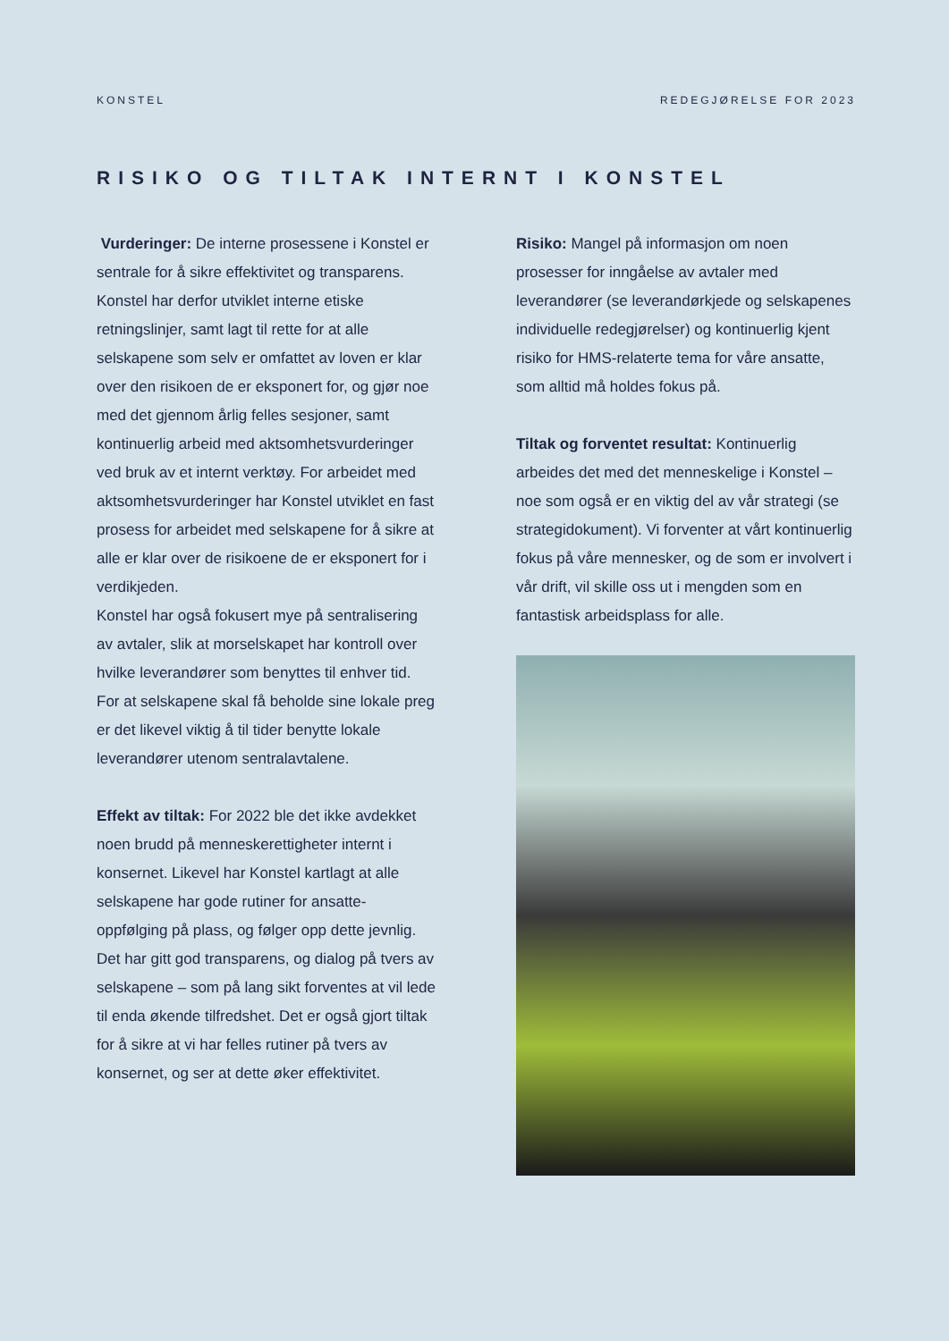KONSTEL REDEGJØRELSE FOR 2023
RISIKO OG TILTAK INTERNT I KONSTEL
Vurderinger: De interne prosessene i Konstel er sentrale for å sikre effektivitet og transparens. Konstel har derfor utviklet interne etiske retningslinjer, samt lagt til rette for at alle selskapene som selv er omfattet av loven er klar over den risikoen de er eksponert for, og gjør noe med det gjennom årlig felles sesjoner, samt kontinuerlig arbeid med aktsomhetsvurderinger ved bruk av et internt verktøy. For arbeidet med aktsomhetsvurderinger har Konstel utviklet en fast prosess for arbeidet med selskapene for å sikre at alle er klar over de risikoene de er eksponert for i verdikjeden.
Konstel har også fokusert mye på sentralisering av avtaler, slik at morselskapet har kontroll over hvilke leverandører som benyttes til enhver tid. For at selskapene skal få beholde sine lokale preg er det likevel viktig å til tider benytte lokale leverandører utenom sentralavtalene.
Effekt av tiltak: For 2022 ble det ikke avdekket noen brudd på menneskerettigheter internt i konsernet. Likevel har Konstel kartlagt at alle selskapene har gode rutiner for ansatte-oppfølging på plass, og følger opp dette jevnlig. Det har gitt god transparens, og dialog på tvers av selskapene – som på lang sikt forventes at vil lede til enda økende tilfredshet. Det er også gjort tiltak for å sikre at vi har felles rutiner på tvers av konsernet, og ser at dette øker effektivitet.
Risiko: Mangel på informasjon om noen prosesser for inngåelse av avtaler med leverandører (se leverandørkjede og selskapenes individuelle redegjørelser) og kontinuerlig kjent risiko for HMS-relaterte tema for våre ansatte, som alltid må holdes fokus på.
Tiltak og forventet resultat: Kontinuerlig arbeides det med det menneskelige i Konstel – noe som også er en viktig del av vår strategi (se strategidokument). Vi forventer at vårt kontinuerlig fokus på våre mennesker, og de som er involvert i vår drift, vil skille oss ut i mengden som en fantastisk arbeidsplass for alle.